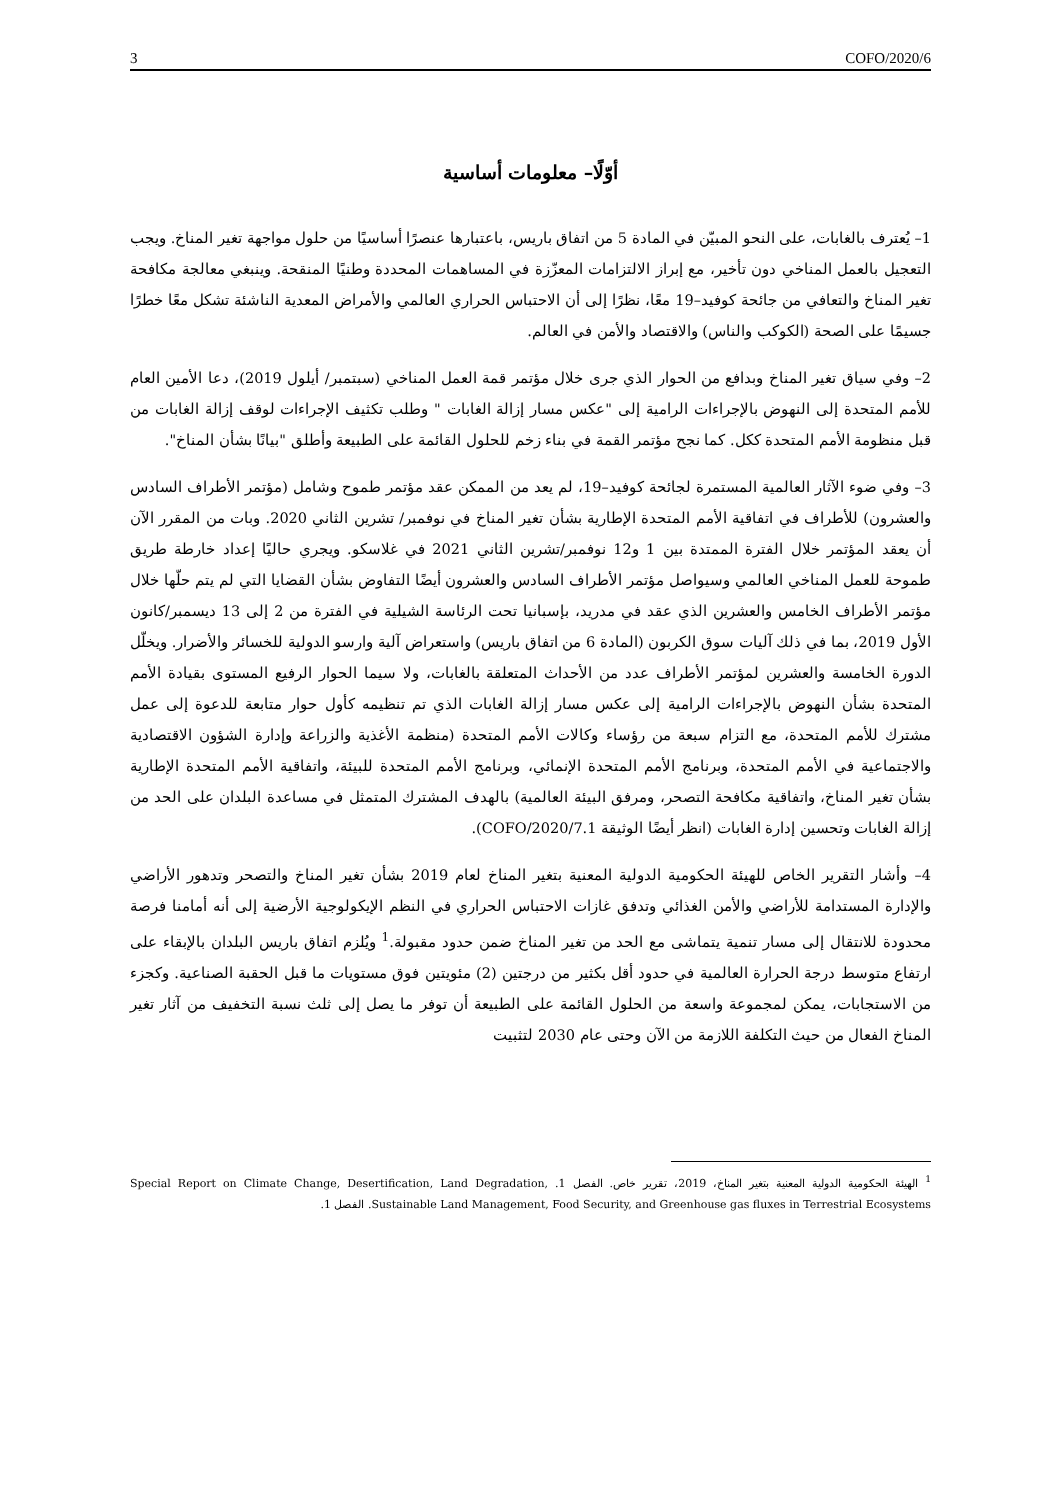3 COFO/2020/6
أوّلًا– معلومات أساسية
1– يُعترف بالغابات، على النحو المبيّن في المادة 5 من اتفاق باريس، باعتبارها عنصرًا أساسيًا من حلول مواجهة تغير المناخ. ويجب التعجيل بالعمل المناخي دون تأخير، مع إبراز الالتزامات المعزّزة في المساهمات المحددة وطنيًا المنقحة. وينبغي معالجة مكافحة تغير المناخ والتعافي من جائحة كوفيد–19 معًا، نظرًا إلى أن الاحتباس الحراري العالمي والأمراض المعدية الناشئة تشكل معًا خطرًا جسيمًا على الصحة (الكوكب والناس) والاقتصاد والأمن في العالم.
2– وفي سياق تغير المناخ وبدافع من الحوار الذي جرى خلال مؤتمر قمة العمل المناخي (سبتمبر/ أيلول 2019)، دعا الأمين العام للأمم المتحدة إلى النهوض بالإجراءات الرامية إلى "عكس مسار إزالة الغابات " وطلب تكثيف الإجراءات لوقف إزالة الغابات من قبل منظومة الأمم المتحدة ككل. كما نجح مؤتمر القمة في بناء زخم للحلول القائمة على الطبيعة وأطلق "بيانًا بشأن المناخ".
3– وفي ضوء الآثار العالمية المستمرة لجائحة كوفيد–19، لم يعد من الممكن عقد مؤتمر طموح وشامل (مؤتمر الأطراف السادس والعشرون) للأطراف في اتفاقية الأمم المتحدة الإطارية بشأن تغير المناخ في نوفمبر/ تشرين الثاني 2020. وبات من المقرر الآن أن يعقد المؤتمر خلال الفترة الممتدة بين 1 و12 نوفمبر/تشرين الثاني 2021 في غلاسكو. ويجري حاليًا إعداد خارطة طريق طموحة للعمل المناخي العالمي وسيواصل مؤتمر الأطراف السادس والعشرون أيضًا التفاوض بشأن القضايا التي لم يتم حلّها خلال مؤتمر الأطراف الخامس والعشرين الذي عقد في مدريد، بإسبانيا تحت الرئاسة الشيلية في الفترة من 2 إلى 13 ديسمبر/كانون الأول 2019، بما في ذلك آليات سوق الكربون (المادة 6 من اتفاق باريس) واستعراض آلية وارسو الدولية للخسائر والأضرار. ويخلّل الدورة الخامسة والعشرين لمؤتمر الأطراف عدد من الأحداث المتعلقة بالغابات، ولا سيما الحوار الرفيع المستوى بقيادة الأمم المتحدة بشأن النهوض بالإجراءات الرامية إلى عكس مسار إزالة الغابات الذي تم تنظيمه كأول حوار متابعة للدعوة إلى عمل مشترك للأمم المتحدة، مع التزام سبعة من رؤساء وكالات الأمم المتحدة (منظمة الأغذية والزراعة وإدارة الشؤون الاقتصادية والاجتماعية في الأمم المتحدة، وبرنامج الأمم المتحدة الإنمائي، وبرنامج الأمم المتحدة للبيئة، واتفاقية الأمم المتحدة الإطارية بشأن تغير المناخ، واتفاقية مكافحة التصحر، ومرفق البيئة العالمية) بالهدف المشترك المتمثل في مساعدة البلدان على الحد من إزالة الغابات وتحسين إدارة الغابات (انظر أيضًا الوثيقة COFO/2020/7.1).
4– وأشار التقرير الخاص للهيئة الحكومية الدولية المعنية بتغير المناخ لعام 2019 بشأن تغير المناخ والتصحر وتدهور الأراضي والإدارة المستدامة للأراضي والأمن الغذائي وتدفق غازات الاحتباس الحراري في النظم الإيكولوجية الأرضية إلى أنه أمامنا فرصة محدودة للانتقال إلى مسار تنمية يتماشى مع الحد من تغير المناخ ضمن حدود مقبولة.<sup>1</sup> ويُلزم اتفاق باريس البلدان بالإبقاء على ارتفاع متوسط درجة الحرارة العالمية في حدود أقل بكثير من درجتين (2) مئويتين فوق مستويات ما قبل الحقبة الصناعية. وكجزء من الاستجابات، يمكن لمجموعة واسعة من الحلول القائمة على الطبيعة أن توفر ما يصل إلى ثلث نسبة التخفيف من آثار تغير المناخ الفعال من حيث التكلفة اللازمة من الآن وحتى عام 2030 لتثبيت
<sup>1</sup> الهيئة الحكومية الدولية المعنية بتغير المناخ، 2019، تقرير خاص. الفصل 1. Special Report on Climate Change, Desertification, Land Degradation, Sustainable Land Management, Food Security, and Greenhouse gas fluxes in Terrestrial Ecosystems. الفصل 1.